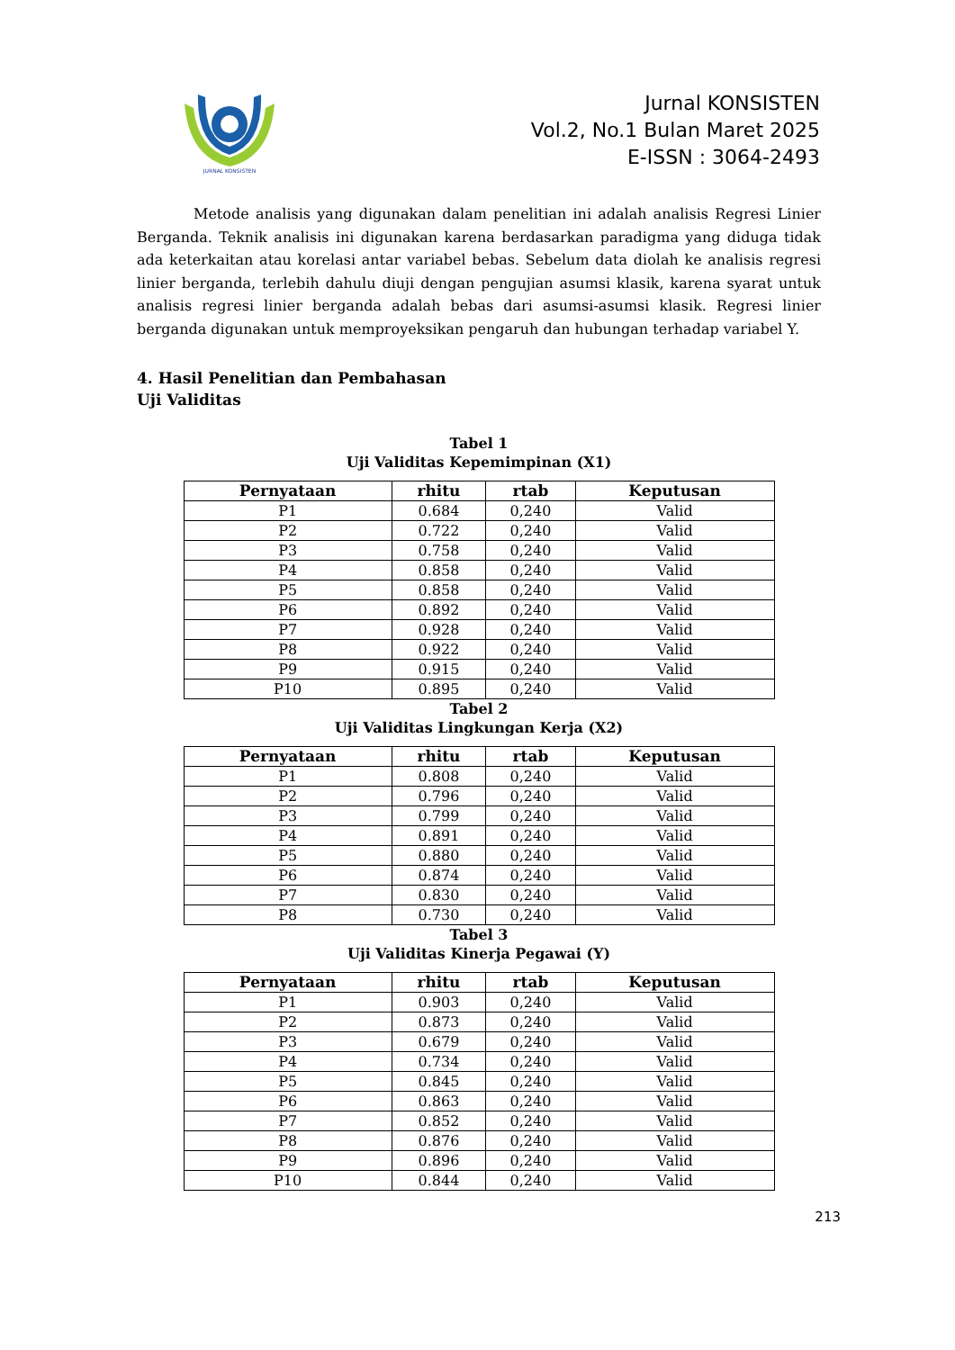JURNAL KONSISTEN
Jurnal KONSISTEN
Vol.2, No.1 Bulan Maret 2025
E-ISSN : 3064-2493
Metode analisis yang digunakan dalam penelitian ini adalah analisis Regresi Linier Berganda. Teknik analisis ini digunakan karena berdasarkan paradigma yang diduga tidak ada keterkaitan atau korelasi antar variabel bebas. Sebelum data diolah ke analisis regresi linier berganda, terlebih dahulu diuji dengan pengujian asumsi klasik, karena syarat untuk analisis regresi linier berganda adalah bebas dari asumsi-asumsi klasik. Regresi linier berganda digunakan untuk memproyeksikan pengaruh dan hubungan terhadap variabel Y.
4. Hasil Penelitian dan Pembahasan
Uji Validitas
Tabel 1
Uji Validitas Kepemimpinan (X1)
| Pernyataan | rhitu | rtab | Keputusan |
| --- | --- | --- | --- |
| P1 | 0.684 | 0,240 | Valid |
| P2 | 0.722 | 0,240 | Valid |
| P3 | 0.758 | 0,240 | Valid |
| P4 | 0.858 | 0,240 | Valid |
| P5 | 0.858 | 0,240 | Valid |
| P6 | 0.892 | 0,240 | Valid |
| P7 | 0.928 | 0,240 | Valid |
| P8 | 0.922 | 0,240 | Valid |
| P9 | 0.915 | 0,240 | Valid |
| P10 | 0.895 | 0,240 | Valid |
Tabel 2
Uji Validitas Lingkungan Kerja (X2)
| Pernyataan | rhitu | rtab | Keputusan |
| --- | --- | --- | --- |
| P1 | 0.808 | 0,240 | Valid |
| P2 | 0.796 | 0,240 | Valid |
| P3 | 0.799 | 0,240 | Valid |
| P4 | 0.891 | 0,240 | Valid |
| P5 | 0.880 | 0,240 | Valid |
| P6 | 0.874 | 0,240 | Valid |
| P7 | 0.830 | 0,240 | Valid |
| P8 | 0.730 | 0,240 | Valid |
Tabel 3
Uji Validitas Kinerja Pegawai (Y)
| Pernyataan | rhitu | rtab | Keputusan |
| --- | --- | --- | --- |
| P1 | 0.903 | 0,240 | Valid |
| P2 | 0.873 | 0,240 | Valid |
| P3 | 0.679 | 0,240 | Valid |
| P4 | 0.734 | 0,240 | Valid |
| P5 | 0.845 | 0,240 | Valid |
| P6 | 0.863 | 0,240 | Valid |
| P7 | 0.852 | 0,240 | Valid |
| P8 | 0.876 | 0,240 | Valid |
| P9 | 0.896 | 0,240 | Valid |
| P10 | 0.844 | 0,240 | Valid |
213